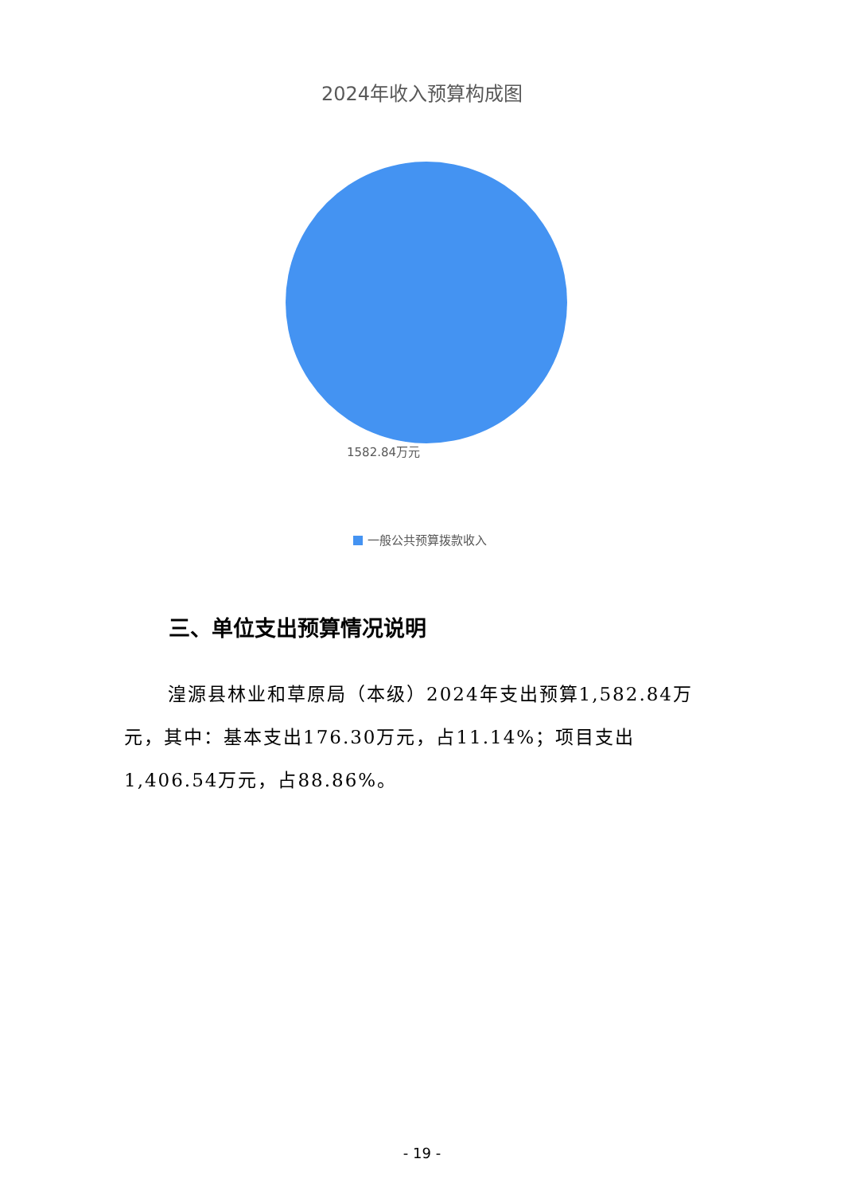2024年收入预算构成图
1582.84万元
一般公共预算拨款收入
三、单位支出预算情况说明
湟源县林业和草原局（本级）2024年支出预算1,582.84万元，其中：基本支出176.30万元，占11.14%；项目支出1,406.54万元，占88.86%。
- 19 -